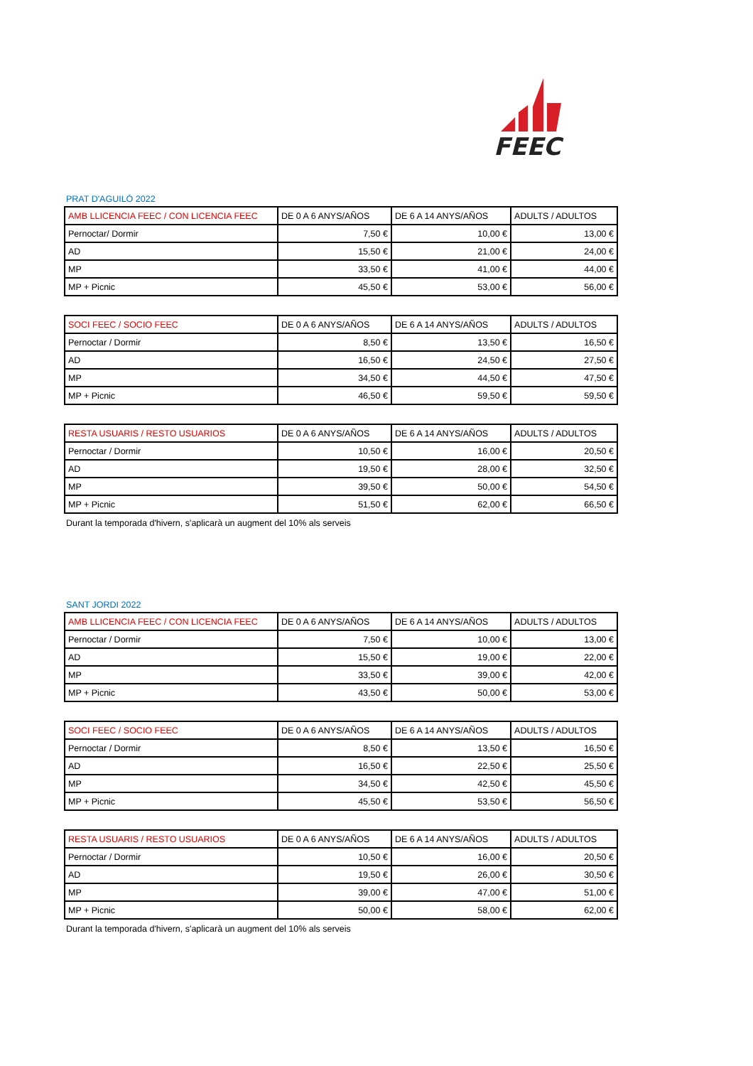FEEC
PRAT D'AGUILÓ 2022
| AMB LLICENCIA FEEC / CON LICENCIA FEEC | DE 0 A 6 ANYS/AÑOS | DE 6 A 14 ANYS/AÑOS | ADULTS / ADULTOS |
| --- | --- | --- | --- |
| Pernoctar/ Dormir | 7,50 € | 10,00 € | 13,00 € |
| AD | 15,50 € | 21,00 € | 24,00 € |
| MP | 33,50 € | 41,00 € | 44,00 € |
| MP + Picnic | 45,50 € | 53,00 € | 56,00 € |
| SOCI FEEC / SOCIO FEEC | DE 0 A 6 ANYS/AÑOS | DE 6 A 14 ANYS/AÑOS | ADULTS / ADULTOS |
| --- | --- | --- | --- |
| Pernoctar / Dormir | 8,50 € | 13,50 € | 16,50 € |
| AD | 16,50 € | 24,50 € | 27,50 € |
| MP | 34,50 € | 44,50 € | 47,50 € |
| MP + Picnic | 46,50 € | 59,50 € | 59,50 € |
| RESTA USUARIS / RESTO USUARIOS | DE 0 A 6 ANYS/AÑOS | DE 6 A 14 ANYS/AÑOS | ADULTS / ADULTOS |
| --- | --- | --- | --- |
| Pernoctar / Dormir | 10,50 € | 16,00 € | 20,50 € |
| AD | 19,50 € | 28,00 € | 32,50 € |
| MP | 39,50 € | 50,00 € | 54,50 € |
| MP + Picnic | 51,50 € | 62,00 € | 66,50 € |
Durant la temporada d'hivern, s'aplicarà un augment del 10% als serveis
SANT JORDI 2022
| AMB LLICENCIA FEEC / CON LICENCIA FEEC | DE 0 A 6 ANYS/AÑOS | DE 6 A 14 ANYS/AÑOS | ADULTS / ADULTOS |
| --- | --- | --- | --- |
| Pernoctar / Dormir | 7,50 € | 10,00 € | 13,00 € |
| AD | 15,50 € | 19,00 € | 22,00 € |
| MP | 33,50 € | 39,00 € | 42,00 € |
| MP + Picnic | 43,50 € | 50,00 € | 53,00 € |
| SOCI FEEC / SOCIO FEEC | DE 0 A 6 ANYS/AÑOS | DE 6 A 14 ANYS/AÑOS | ADULTS / ADULTOS |
| --- | --- | --- | --- |
| Pernoctar / Dormir | 8,50 € | 13,50 € | 16,50 € |
| AD | 16,50 € | 22,50 € | 25,50 € |
| MP | 34,50 € | 42,50 € | 45,50 € |
| MP + Picnic | 45,50 € | 53,50 € | 56,50 € |
| RESTA USUARIS / RESTO USUARIOS | DE 0 A 6 ANYS/AÑOS | DE 6 A 14 ANYS/AÑOS | ADULTS / ADULTOS |
| --- | --- | --- | --- |
| Pernoctar / Dormir | 10,50 € | 16,00 € | 20,50 € |
| AD | 19,50 € | 26,00 € | 30,50 € |
| MP | 39,00 € | 47,00 € | 51,00 € |
| MP + Picnic | 50,00 € | 58,00 € | 62,00 € |
Durant la temporada d'hivern, s'aplicarà un augment del 10% als serveis